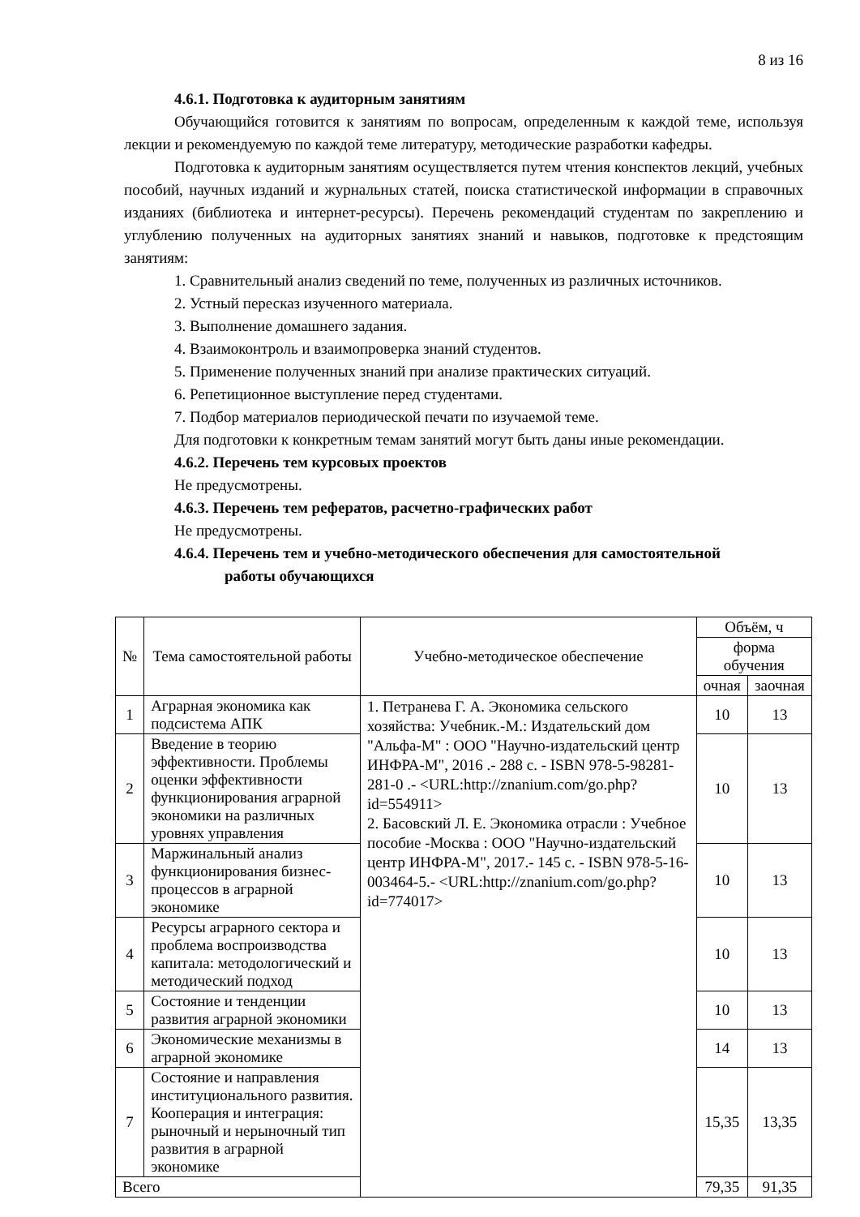8 из 16
4.6.1. Подготовка к аудиторным занятиям
Обучающийся готовится к занятиям по вопросам, определенным к каждой теме, используя лекции и рекомендуемую по каждой теме литературу, методические разработки кафедры.
Подготовка к аудиторным занятиям осуществляется путем чтения конспектов лекций, учебных пособий, научных изданий и журнальных статей, поиска статистической информации в справочных изданиях (библиотека и интернет-ресурсы). Перечень рекомендаций студентам по закреплению и углублению полученных на аудиторных занятиях знаний и навыков, подготовке к предстоящим занятиям:
1. Сравнительный анализ сведений по теме, полученных из различных источников.
2. Устный пересказ изученного материала.
3. Выполнение домашнего задания.
4. Взаимоконтроль и взаимопроверка знаний студентов.
5. Применение полученных знаний при анализе практических ситуаций.
6. Репетиционное выступление перед студентами.
7. Подбор материалов периодической печати по изучаемой теме.
Для подготовки к конкретным темам занятий могут быть даны иные рекомендации.
4.6.2. Перечень тем курсовых проектов
Не предусмотрены.
4.6.3. Перечень тем рефератов, расчетно-графических работ
Не предусмотрены.
4.6.4. Перечень тем и учебно-методического обеспечения для самостоятельной
работы обучающихся
| № | Тема самостоятельной работы | Учебно-методическое обеспечение | Объём, ч | |
| --- | --- | --- | --- | --- |
| | | | форма обучения | |
| | | | очная | заочная |
| 1 | Аграрная экономика как подсистема АПК | 1. Петранева Г. А. Экономика сельского хозяйства: Учебник.-М.: Издательский дом "Альфа-М" : ООО "Научно-издательский центр ИНФРА-М", 2016 .- 288 с. - ISBN 978-5-98281-281-0 .- <URL:http://znanium.com/go.php?id=554911> 2. Басовский Л. Е. Экономика отрасли : Учебное пособие -Москва : ООО "Научно-издательский центр ИНФРА-М", 2017.- 145 с. - ISBN 978-5-16-003464-5.- <URL:http://znanium.com/go.php?id=774017> | 10 | 13 |
| 2 | Введение в теорию эффективности. Проблемы оценки эффективности функционирования аграрной экономики на различных уровнях управления | | 10 | 13 |
| 3 | Маржинальный анализ функционирования бизнес-процессов в аграрной экономике | | 10 | 13 |
| 4 | Ресурсы аграрного сектора и проблема воспроизводства капитала: методологический и методический подход | | 10 | 13 |
| 5 | Состояние и тенденции развития аграрной экономики | | 10 | 13 |
| 6 | Экономические механизмы в аграрной экономике | | 14 | 13 |
| 7 | Состояние и направления институционального развития. Кооперация и интеграция: рыночный и нерыночный тип развития в аграрной экономике | | 15,35 | 13,35 |
| Всего | | | 79,35 | 91,35 |